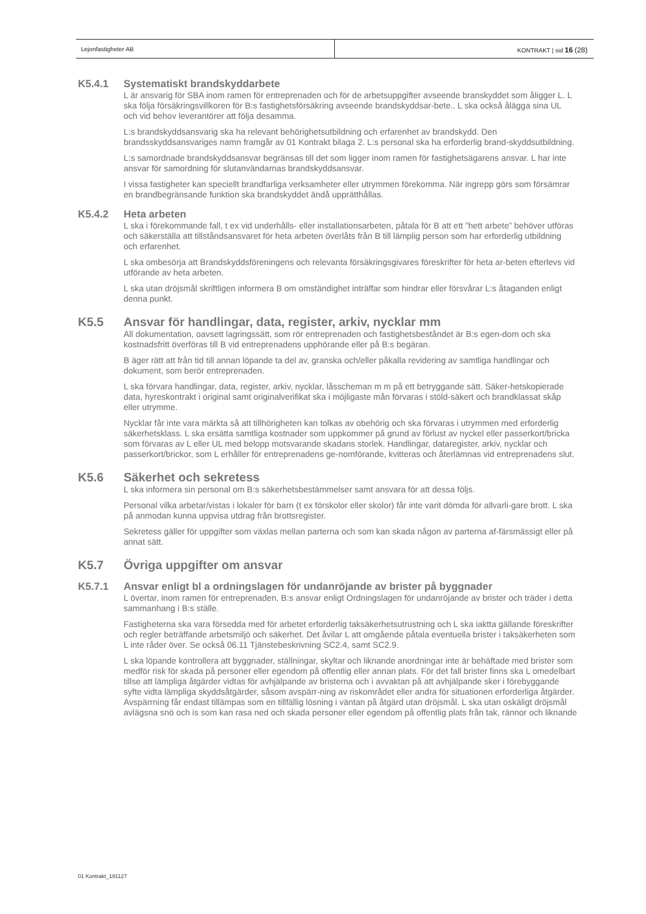Lejonfastigheter AB KONTRAKT | sid 16 (28)
K5.4.1 Systematiskt brandskyddarbete
L är ansvarig för SBA inom ramen för entreprenaden och för de arbetsuppgifter avseende branskyddet som åligger L. L ska följa försäkringsvillkoren för B:s fastighetsförsäkring avseende brandskyddsar-bete.. L ska också ålägga sina UL och vid behov leverantörer att följa desamma.
L:s brandskyddsansvarig ska ha relevant behörighetsutbildning och erfarenhet av brandskydd. Den brandsskyddsansvariges namn framgår av 01 Kontrakt bilaga 2. L:s personal ska ha erforderlig brand-skyddsutbildning.
L:s samordnade brandskyddsansvar begränsas till det som ligger inom ramen för fastighetsägarens ansvar. L har inte ansvar för samordning för slutanvändarnas brandskyddsansvar.
I vissa fastigheter kan speciellt brandfarliga verksamheter eller utrymmen förekomma. När ingrepp görs som försämrar en brandbegränsande funktion ska brandskyddet ändå upprätthållas.
K5.4.2 Heta arbeten
L ska i förekommande fall, t ex vid underhålls- eller installationsarbeten, påtala för B att ett ”hett arbete” behöver utföras och säkerställa att tillståndsansvaret för heta arbeten överlåts från B till lämplig person som har erforderlig utbildning och erfarenhet.
L ska ombesörja att Brandskyddsföreningens och relevanta försäkringsgivares föreskrifter för heta ar-beten efterlevs vid utförande av heta arbeten.
L ska utan dröjsmål skriftligen informera B om omständighet inträffar som hindrar eller försvårar L:s åtaganden enligt denna punkt.
K5.5 Ansvar för handlingar, data, register, arkiv, nycklar mm
All dokumentation, oavsett lagringssätt, som rör entreprenaden och fastighetsbeståndet är B:s egen-dom och ska kostnadsfritt överföras till B vid entreprenadens upphörande eller på B:s begäran.
B äger rätt att från tid till annan löpande ta del av, granska och/eller påkalla revidering av samtliga handlingar och dokument, som berör entreprenaden.
L ska förvara handlingar, data, register, arkiv, nycklar, låsscheman m m på ett betryggande sätt. Säker-hetskopierade data, hyreskontrakt i original samt originalverifikat ska i möjligaste mån förvaras i stöld-säkert och brandklassat skåp eller utrymme.
Nycklar får inte vara märkta så att tillhörigheten kan tolkas av obehörig och ska förvaras i utrymmen med erforderlig säkerhetsklass. L ska ersätta samtliga kostnader som uppkommer på grund av förlust av nyckel eller passerkort/bricka som förvaras av L eller UL med belopp motsvarande skadans storlek. Handlingar, dataregister, arkiv, nycklar och passerkort/brickor, som L erhåller för entreprenadens ge-nomförande, kvitteras och återlämnas vid entreprenadens slut.
K5.6 Säkerhet och sekretess
L ska informera sin personal om B:s säkerhetsbestämmelser samt ansvara för att dessa följs.
Personal vilka arbetar/vistas i lokaler för barn (t ex förskolor eller skolor) får inte varit dömda för allvarli-gare brott. L ska på anmodan kunna uppvisa utdrag från brottsregister.
Sekretess gäller för uppgifter som växlas mellan parterna och som kan skada någon av parterna af-färsmässigt eller på annat sätt.
K5.7 Övriga uppgifter om ansvar
K5.7.1 Ansvar enligt bl a ordningslagen för undanröjande av brister på byggnader
L övertar, inom ramen för entreprenaden, B:s ansvar enligt Ordningslagen för undanröjande av brister och träder i detta sammanhang i B:s ställe.
Fastigheterna ska vara försedda med för arbetet erforderlig taksäkerhetsutrustning och L ska iaktta gällande föreskrifter och regler beträffande arbetsmiljö och säkerhet. Det åvilar L att omgående påtala eventuella brister i taksäkerheten som L inte råder över. Se också 06.11 Tjänstebeskrivning SC2.4, samt SC2.9.
L ska löpande kontrollera att byggnader, ställningar, skyltar och liknande anordningar inte är behäftade med brister som medför risk för skada på personer eller egendom på offentlig eller annan plats. För det fall brister finns ska L omedelbart tillse att lämpliga åtgärder vidtas för avhjälpande av bristerna och i avvaktan på att avhjälpande sker i förebyggande syfte vidta lämpliga skyddsåtgärder, såsom avspärr-ning av riskområdet eller andra för situationen erforderliga åtgärder. Avspärrning får endast tillämpas som en tillfällig lösning i väntan på åtgärd utan dröjsmål. L ska utan oskäligt dröjsmål avlägsna snö och is som kan rasa ned och skada personer eller egendom på offentlig plats från tak, rännor och liknande
01 Kontrakt_191127